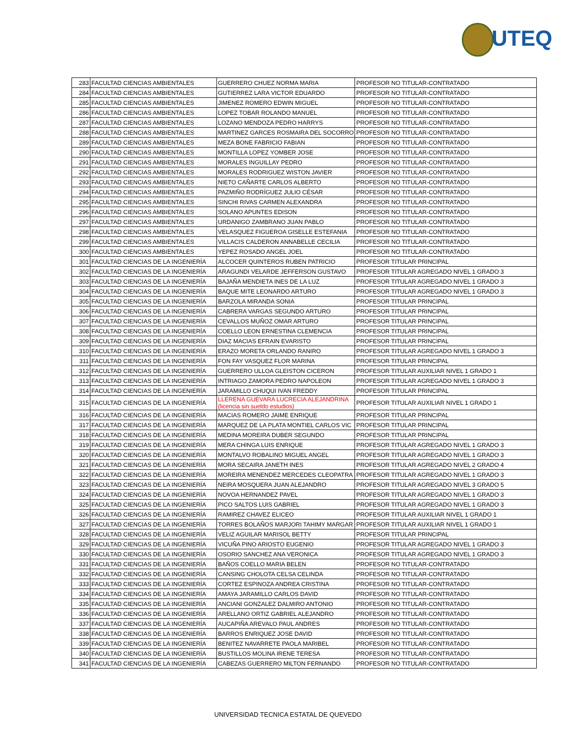UTEQ
| 283 | FACULTAD CIENCIAS AMBIENTALES | GUERRERO CHUEZ NORMA MARIA | PROFESOR NO TITULAR-CONTRATADO |
| 284 | FACULTAD CIENCIAS AMBIENTALES | GUTIERREZ LARA VICTOR EDUARDO | PROFESOR NO TITULAR-CONTRATADO |
| 285 | FACULTAD CIENCIAS AMBIENTALES | JIMENEZ ROMERO EDWIN MIGUEL | PROFESOR NO TITULAR-CONTRATADO |
| 286 | FACULTAD CIENCIAS AMBIENTALES | LOPEZ TOBAR ROLANDO MANUEL | PROFESOR NO TITULAR-CONTRATADO |
| 287 | FACULTAD CIENCIAS AMBIENTALES | LOZANO MENDOZA PEDRO HARRYS | PROFESOR NO TITULAR-CONTRATADO |
| 288 | FACULTAD CIENCIAS AMBIENTALES | MARTINEZ GARCES ROSMAIRA DEL SOCORRO | PROFESOR NO TITULAR-CONTRATADO |
| 289 | FACULTAD CIENCIAS AMBIENTALES | MEZA BONE FABRICIO FABIAN | PROFESOR NO TITULAR-CONTRATADO |
| 290 | FACULTAD CIENCIAS AMBIENTALES | MONTILLA LOPEZ YOMBER JOSE | PROFESOR NO TITULAR-CONTRATADO |
| 291 | FACULTAD CIENCIAS AMBIENTALES | MORALES INGUILLAY PEDRO | PROFESOR NO TITULAR-CONTRATADO |
| 292 | FACULTAD CIENCIAS AMBIENTALES | MORALES RODRIGUEZ WISTON JAVIER | PROFESOR NO TITULAR-CONTRATADO |
| 293 | FACULTAD CIENCIAS AMBIENTALES | NIETO CAÑARTE CARLOS ALBERTO | PROFESOR NO TITULAR-CONTRATADO |
| 294 | FACULTAD CIENCIAS AMBIENTALES | PAZMIÑO RODRÍGUEZ JULIO CÉSAR | PROFESOR NO TITULAR-CONTRATADO |
| 295 | FACULTAD CIENCIAS AMBIENTALES | SINCHI RIVAS CARMEN ALEXANDRA | PROFESOR NO TITULAR-CONTRATADO |
| 296 | FACULTAD CIENCIAS AMBIENTALES | SOLANO APUNTES EDISON | PROFESOR NO TITULAR-CONTRATADO |
| 297 | FACULTAD CIENCIAS AMBIENTALES | URDANIGO ZAMBRANO JUAN PABLO | PROFESOR NO TITULAR-CONTRATADO |
| 298 | FACULTAD CIENCIAS AMBIENTALES | VELASQUEZ FIGUEROA GISELLE ESTEFANIA | PROFESOR NO TITULAR-CONTRATADO |
| 299 | FACULTAD CIENCIAS AMBIENTALES | VILLACIS CALDERON ANNABELLE CECILIA | PROFESOR NO TITULAR-CONTRATADO |
| 300 | FACULTAD CIENCIAS AMBIENTALES | YEPEZ ROSADO ANGEL JOEL | PROFESOR NO TITULAR-CONTRATADO |
| 301 | FACULTAD CIENCIAS DE LA INGENIERÍA | ALCOCER QUINTEROS RUBEN PATRICIO | PROFESOR TITULAR PRINCIPAL |
| 302 | FACULTAD CIENCIAS DE LA INGENIERÍA | ARAGUNDI VELARDE JEFFERSON GUSTAVO | PROFESOR TITULAR AGREGADO NIVEL 1 GRADO 3 |
| 303 | FACULTAD CIENCIAS DE LA INGENIERÍA | BAJAÑA MENDIETA INES DE LA LUZ | PROFESOR TITULAR AGREGADO NIVEL 1 GRADO 3 |
| 304 | FACULTAD CIENCIAS DE LA INGENIERÍA | BAQUE MITE LEONARDO ARTURO | PROFESOR TITULAR AGREGADO NIVEL 1 GRADO 3 |
| 305 | FACULTAD CIENCIAS DE LA INGENIERÍA | BARZOLA MIRANDA SONIA | PROFESOR TITULAR PRINCIPAL |
| 306 | FACULTAD CIENCIAS DE LA INGENIERÍA | CABRERA VARGAS SEGUNDO ARTURO | PROFESOR TITULAR PRINCIPAL |
| 307 | FACULTAD CIENCIAS DE LA INGENIERÍA | CEVALLOS MUÑOZ OMAR ARTURO | PROFESOR TITULAR PRINCIPAL |
| 308 | FACULTAD CIENCIAS DE LA INGENIERÍA | COELLO LEON ERNESTINA CLEMENCIA | PROFESOR TITULAR PRINCIPAL |
| 309 | FACULTAD CIENCIAS DE LA INGENIERÍA | DIAZ MACIAS EFRAIN EVARISTO | PROFESOR TITULAR PRINCIPAL |
| 310 | FACULTAD CIENCIAS DE LA INGENIERÍA | ERAZO MORETA ORLANDO RANIRO | PROFESOR TITULAR AGREGADO NIVEL 1 GRADO 3 |
| 311 | FACULTAD CIENCIAS DE LA INGENIERÍA | FON FAY VASQUEZ FLOR MARINA | PROFESOR TITULAR PRINCIPAL |
| 312 | FACULTAD CIENCIAS DE LA INGENIERÍA | GUERRERO ULLOA GLEISTON CICERON | PROFESOR TITULAR AUXILIAR NIVEL 1 GRADO 1 |
| 313 | FACULTAD CIENCIAS DE LA INGENIERÍA | INTRIAGO ZAMORA PEDRO NAPOLEON | PROFESOR TITULAR AGREGADO NIVEL 1 GRADO 3 |
| 314 | FACULTAD CIENCIAS DE LA INGENIERÍA | JARAMILLO CHUQUI IVAN FREDDY | PROFESOR TITULAR PRINCIPAL |
| 315 | FACULTAD CIENCIAS DE LA INGENIERÍA | LLERENA GUEVARA LUCRECIA ALEJANDRINA (licencia sin sueldo estudios) | PROFESOR TITULAR AUXILIAR NIVEL 1 GRADO 1 |
| 316 | FACULTAD CIENCIAS DE LA INGENIERÍA | MACIAS ROMERO JAIME ENRIQUE | PROFESOR TITULAR PRINCIPAL |
| 317 | FACULTAD CIENCIAS DE LA INGENIERÍA | MARQUEZ DE LA PLATA MONTIEL CARLOS VIC | PROFESOR TITULAR PRINCIPAL |
| 318 | FACULTAD CIENCIAS DE LA INGENIERÍA | MEDINA MOREIRA DUBER SEGUNDO | PROFESOR TITULAR PRINCIPAL |
| 319 | FACULTAD CIENCIAS DE LA INGENIERÍA | MERA CHINGA LUIS ENRIQUE | PROFESOR TITULAR AGREGADO NIVEL 1 GRADO 3 |
| 320 | FACULTAD CIENCIAS DE LA INGENIERÍA | MONTALVO ROBALINO MIGUEL ANGEL | PROFESOR TITULAR AGREGADO NIVEL 1 GRADO 3 |
| 321 | FACULTAD CIENCIAS DE LA INGENIERÍA | MORA SECAIRA JANETH INES | PROFESOR TITULAR AGREGADO NIVEL 2 GRADO 4 |
| 322 | FACULTAD CIENCIAS DE LA INGENIERÍA | MOREIRA MENENDEZ MERCEDES CLEOPATRA | PROFESOR TITULAR AGREGADO NIVEL 1 GRADO 3 |
| 323 | FACULTAD CIENCIAS DE LA INGENIERÍA | NEIRA MOSQUERA JUAN ALEJANDRO | PROFESOR TITULAR AGREGADO NIVEL 3 GRADO 5 |
| 324 | FACULTAD CIENCIAS DE LA INGENIERÍA | NOVOA HERNANDEZ PAVEL | PROFESOR TITULAR AGREGADO NIVEL 1 GRADO 3 |
| 325 | FACULTAD CIENCIAS DE LA INGENIERÍA | PICO SALTOS LUIS GABRIEL | PROFESOR TITULAR AGREGADO NIVEL 1 GRADO 3 |
| 326 | FACULTAD CIENCIAS DE LA INGENIERÍA | RAMIREZ CHAVEZ ELICEO | PROFESOR TITULAR AUXILIAR NIVEL 1 GRADO 1 |
| 327 | FACULTAD CIENCIAS DE LA INGENIERÍA | TORRES BOLAÑOS MARJORI TAHIMY MARGAR | PROFESOR TITULAR AUXILIAR NIVEL 1 GRADO 1 |
| 328 | FACULTAD CIENCIAS DE LA INGENIERÍA | VELIZ AGUILAR MARISOL BETTY | PROFESOR TITULAR PRINCIPAL |
| 329 | FACULTAD CIENCIAS DE LA INGENIERÍA | VICUÑA PINO ARIOSTO EUGENIO | PROFESOR TITULAR AGREGADO NIVEL 1 GRADO 3 |
| 330 | FACULTAD CIENCIAS DE LA INGENIERÍA | OSORIO SANCHEZ ANA VERONICA | PROFESOR TITULAR AGREGADO NIVEL 1 GRADO 3 |
| 331 | FACULTAD CIENCIAS DE LA INGENIERÍA | BAÑOS COELLO MARIA BELEN | PROFESOR NO TITULAR-CONTRATADO |
| 332 | FACULTAD CIENCIAS DE LA INGENIERÍA | CANSING CHOLOTA CELSA CELINDA | PROFESOR NO TITULAR-CONTRATADO |
| 333 | FACULTAD CIENCIAS DE LA INGENIERÍA | CORTEZ ESPINOZA ANDREA CRISTINA | PROFESOR NO TITULAR-CONTRATADO |
| 334 | FACULTAD CIENCIAS DE LA INGENIERÍA | AMAYA JARAMILLO CARLOS DAVID | PROFESOR NO TITULAR-CONTRATADO |
| 335 | FACULTAD CIENCIAS DE LA INGENIERÍA | ANCIANI GONZALEZ DALMIRO ANTONIO | PROFESOR NO TITULAR-CONTRATADO |
| 336 | FACULTAD CIENCIAS DE LA INGENIERÍA | ARELLANO ORTIZ GABRIEL ALEJANDRO | PROFESOR NO TITULAR-CONTRATADO |
| 337 | FACULTAD CIENCIAS DE LA INGENIERÍA | AUCAPIÑA AREVALO PAUL ANDRES | PROFESOR NO TITULAR-CONTRATADO |
| 338 | FACULTAD CIENCIAS DE LA INGENIERÍA | BARROS ENRIQUEZ JOSE DAVID | PROFESOR NO TITULAR-CONTRATADO |
| 339 | FACULTAD CIENCIAS DE LA INGENIERÍA | BENITEZ NAVARRETE PAOLA MARIBEL | PROFESOR NO TITULAR-CONTRATADO |
| 340 | FACULTAD CIENCIAS DE LA INGENIERÍA | BUSTILLOS MOLINA IRENE TERESA | PROFESOR NO TITULAR-CONTRATADO |
| 341 | FACULTAD CIENCIAS DE LA INGENIERÍA | CABEZAS GUERRERO MILTON FERNANDO | PROFESOR NO TITULAR-CONTRATADO |
UNIVERSIDAD TECNICA ESTATAL DE QUEVEDO